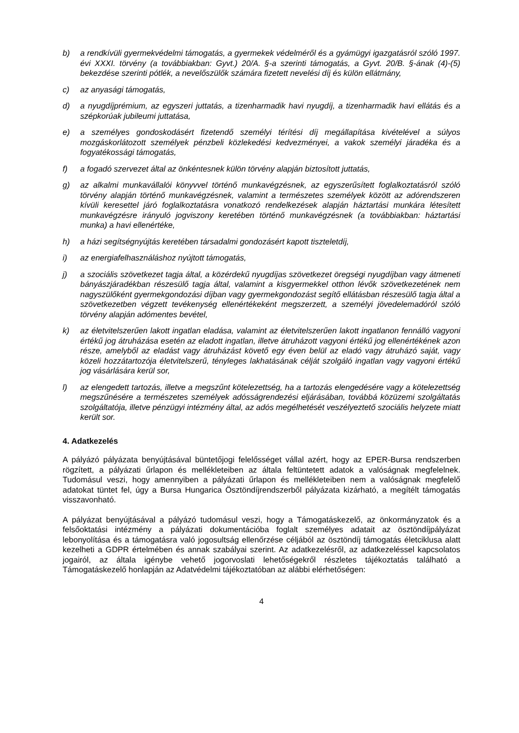b) a rendkívüli gyermekvédelmi támogatás, a gyermekek védelméről és a gyámügyi igazgatásról szóló 1997. évi XXXI. törvény (a továbbiakban: Gyvt.) 20/A. §-a szerinti támogatás, a Gyvt. 20/B. §-ának (4)-(5) bekezdése szerinti pótlék, a nevelőszülők számára fizetett nevelési díj és külön ellátmány,
c) az anyasági támogatás,
d) a nyugdíjprémium, az egyszeri juttatás, a tizenharmadik havi nyugdíj, a tizenharmadik havi ellátás és a szépkorúak jubileumi juttatása,
e) a személyes gondoskodásért fizetendő személyi térítési díj megállapítása kivételével a súlyos mozgáskorlátozott személyek pénzbeli közlekedési kedvezményei, a vakok személyi járadéka és a fogyatékossági támogatás,
f) a fogadó szervezet által az önkéntesnek külön törvény alapján biztosított juttatás,
g) az alkalmi munkavállalói könyvvel történő munkavégzésnek, az egyszerűsített foglalkoztatásról szóló törvény alapján történő munkavégzésnek, valamint a természetes személyek között az adórendszeren kívüli keresettel járó foglalkoztatásra vonatkozó rendelkezések alapján háztartási munkára létesített munkavégzésre irányuló jogviszony keretében történő munkavégzésnek (a továbbiakban: háztartási munka) a havi ellenértéke,
h) a házi segítségnyújtás keretében társadalmi gondozásért kapott tiszteletdíj,
i) az energiafelhasználáshoz nyújtott támogatás,
j) a szociális szövetkezet tagja által, a közérdekű nyugdíjas szövetkezet öregségi nyugdíjban vagy átmeneti bányászjáradékban részesülő tagja által, valamint a kisgyermekkel otthon lévők szövetkezetének nem nagyszülőként gyermekgondozási díjban vagy gyermekgondozást segítő ellátásban részesülő tagja által a szövetkezetben végzett tevékenység ellenértékeként megszerzett, a személyi jövedelemadóról szóló törvény alapján adómentes bevétel,
k) az életvitelszerűen lakott ingatlan eladása, valamint az életvitelszerűen lakott ingatlanon fennálló vagyoni értékű jog átruházása esetén az eladott ingatlan, illetve átruházott vagyoni értékű jog ellenértékének azon része, amelyből az eladást vagy átruházást követő egy éven belül az eladó vagy átruházó saját, vagy közeli hozzátartozója életvitelszerű, tényleges lakhatásának célját szolgáló ingatlan vagy vagyoni értékű jog vásárlására kerül sor,
l) az elengedett tartozás, illetve a megszűnt kötelezettség, ha a tartozás elengedésére vagy a kötelezettség megszűnésére a természetes személyek adósságrendezési eljárásában, továbbá közüzemi szolgáltatás szolgáltatója, illetve pénzügyi intézmény által, az adós megélhetését veszélyeztető szociális helyzete miatt került sor.
4. Adatkezelés
A pályázó pályázata benyújtásával büntetőjogi felelősséget vállal azért, hogy az EPER-Bursa rendszerben rögzített, a pályázati űrlapon és mellékleteiben az általa feltüntetett adatok a valóságnak megfelelnek. Tudomásul veszi, hogy amennyiben a pályázati űrlapon és mellékleteiben nem a valóságnak megfelelő adatokat tüntet fel, úgy a Bursa Hungarica Ösztöndíjrendszerből pályázata kizárható, a megítélt támogatás visszavonható.
A pályázat benyújtásával a pályázó tudomásul veszi, hogy a Támogatáskezelő, az önkormányzatok és a felsőoktatási intézmény a pályázati dokumentációba foglalt személyes adatait az ösztöndíjpályázat lebonyolítása és a támogatásra való jogosultság ellenőrzése céljából az ösztöndíj támogatás életciklusa alatt kezelheti a GDPR értelmében és annak szabályai szerint. Az adatkezelésről, az adatkezeléssel kapcsolatos jogairól, az általa igénybe vehető jogorvoslati lehetőségekről részletes tájékoztatás található a Támogatáskezelő honlapján az Adatvédelmi tájékoztatóban az alábbi elérhetőségen:
4